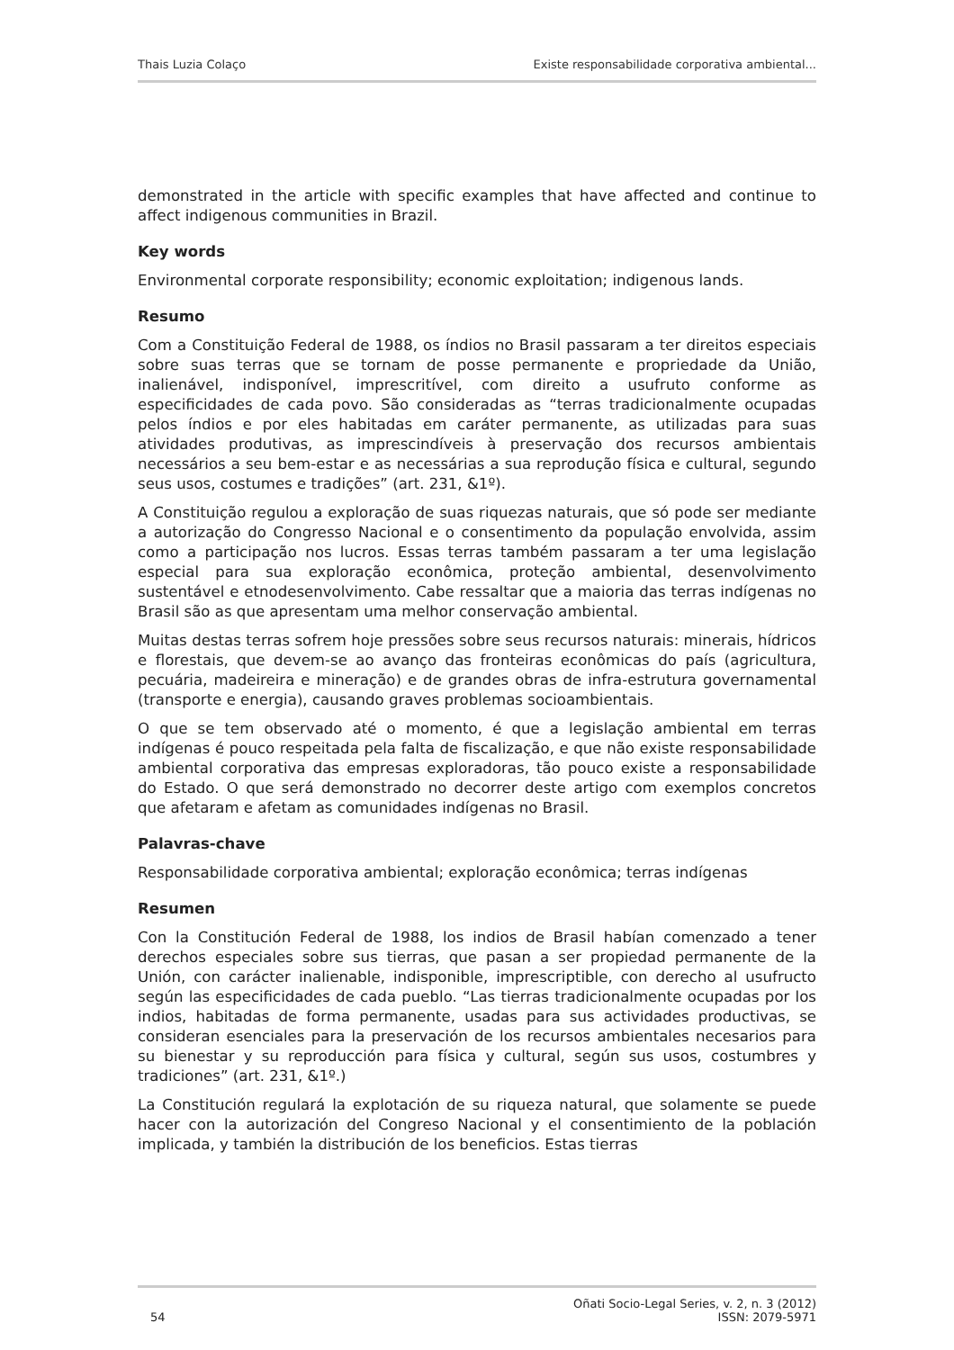Thais Luzia Colaço Existe responsabilidade corporativa ambiental...
demonstrated in the article with specific examples that have affected and continue to affect indigenous communities in Brazil.
Key words
Environmental corporate responsibility; economic exploitation; indigenous lands.
Resumo
Com a Constituição Federal de 1988, os índios no Brasil passaram a ter direitos especiais sobre suas terras que se tornam de posse permanente e propriedade da União, inalienável, indisponível, imprescritível, com direito a usufruto conforme as especificidades de cada povo. São consideradas as “terras tradicionalmente ocupadas pelos índios e por eles habitadas em caráter permanente, as utilizadas para suas atividades produtivas, as imprescindíveis à preservação dos recursos ambientais necessários a seu bem-estar e as necessárias a sua reprodução física e cultural, segundo seus usos, costumes e tradições” (art. 231, &1º).
A Constituição regulou a exploração de suas riquezas naturais, que só pode ser mediante a autorização do Congresso Nacional e o consentimento da população envolvida, assim como a participação nos lucros. Essas terras também passaram a ter uma legislação especial para sua exploração econômica, proteção ambiental, desenvolvimento sustentável e etnodesenvolvimento. Cabe ressaltar que a maioria das terras indígenas no Brasil são as que apresentam uma melhor conservação ambiental.
Muitas destas terras sofrem hoje pressões sobre seus recursos naturais: minerais, hídricos e florestais, que devem-se ao avanço das fronteiras econômicas do país (agricultura, pecuária, madeireira e mineração) e de grandes obras de infra-estrutura governamental (transporte e energia), causando graves problemas socioambientais.
O que se tem observado até o momento, é que a legislação ambiental em terras indígenas é pouco respeitada pela falta de fiscalização, e que não existe responsabilidade ambiental corporativa das empresas exploradoras, tão pouco existe a responsabilidade do Estado. O que será demonstrado no decorrer deste artigo com exemplos concretos que afetaram e afetam as comunidades indígenas no Brasil.
Palavras-chave
Responsabilidade corporativa ambiental; exploração econômica; terras indígenas
Resumen
Con la Constitución Federal de 1988, los indios de Brasil habían comenzado a tener derechos especiales sobre sus tierras, que pasan a ser propiedad permanente de la Unión, con carácter inalienable, indisponible, imprescriptible, con derecho al usufructo según las especificidades de cada pueblo. “Las tierras tradicionalmente ocupadas por los indios, habitadas de forma permanente, usadas para sus actividades productivas, se consideran esenciales para la preservación de los recursos ambientales necesarios para su bienestar y su reproducción para física y cultural, según sus usos, costumbres y tradiciones” (art. 231, &1º.)
La Constitución regulará la explotación de su riqueza natural, que solamente se puede hacer con la autorización del Congreso Nacional y el consentimiento de la población implicada, y también la distribución de los beneficios. Estas tierras
54 Oñati Socio-Legal Series, v. 2, n. 3 (2012)
ISSN: 2079-5971